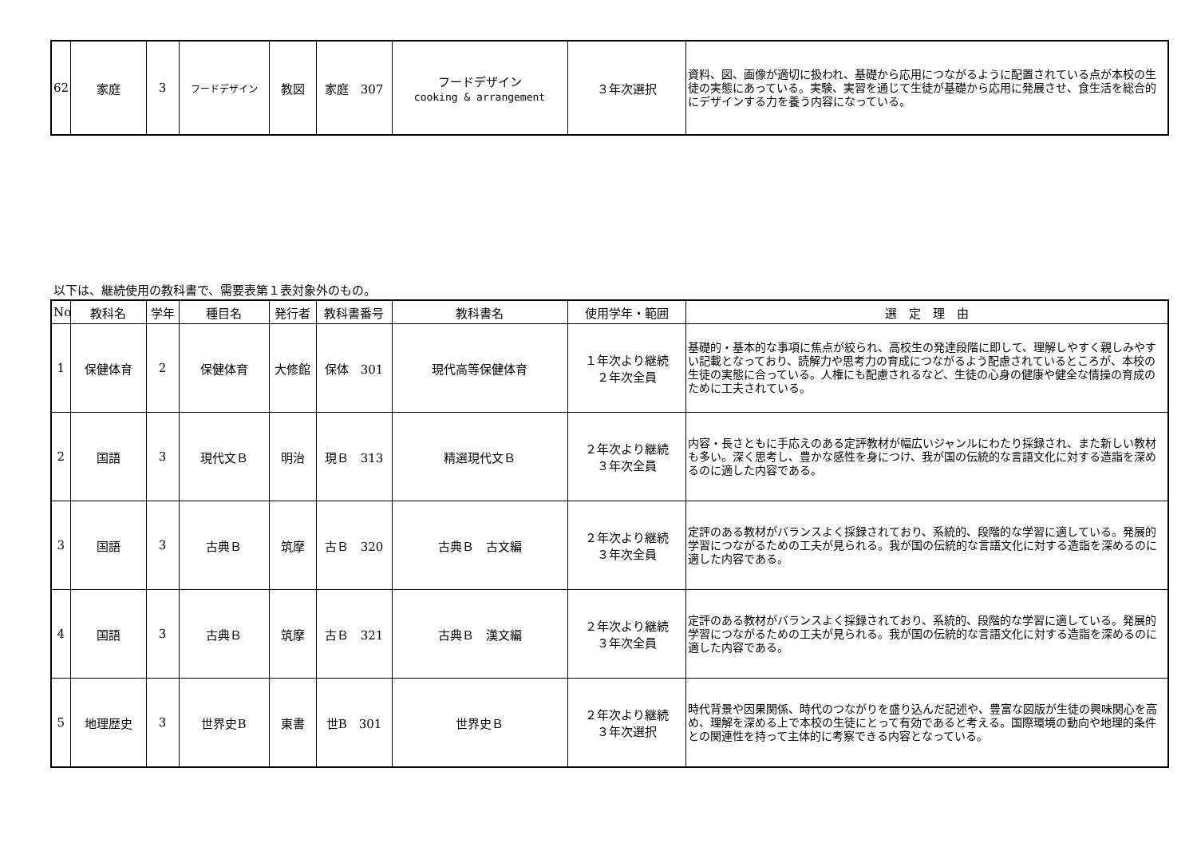| 62 | 家庭 | 3 | フードデザイン | 教図 | 家庭 307 | フードデザイン cooking & arrangement | ３年次選択 | 資料、図、画像が適切に扱われ、基礎から応用につながるように配置されている点が本校の生徒の実態にあっている。実験、実習を通じて生徒が基礎から応用に発展させ、食生活を総合的にデザインする力を養う内容になっている。 |
以下は、継続使用の教科書で、需要表第１表対象外のもの。
| No | 教科名 | 学年 | 種目名 | 発行者 | 教科書番号 | 教科書名 | 使用学年・範囲 | 選 定 理 由 |
| --- | --- | --- | --- | --- | --- | --- | --- | --- |
| 1 | 保健体育 | 2 | 保健体育 | 大修館 | 保体 301 | 現代高等保健体育 | １年次より継続 ２年次全員 | 基礎的・基本的な事項に焦点が絞られ、高校生の発達段階に即して、理解しやすく親しみやすい記載となっており、読解力や思考力の育成につながるよう配慮されているところが、本校の生徒の実態に合っている。人権にも配慮されるなど、生徒の心身の健康や健全な情操の育成のために工夫されている。 |
| 2 | 国語 | 3 | 現代文Ｂ | 明治 | 現Ｂ 313 | 精選現代文Ｂ | ２年次より継続 ３年次全員 | 内容・長さともに手応えのある定評教材が幅広いジャンルにわたり採録され、また新しい教材も多い。深く思考し、豊かな感性を身につけ、我が国の伝統的な言語文化に対する造詣を深めるのに適した内容である。 |
| 3 | 国語 | 3 | 古典Ｂ | 筑摩 | 古Ｂ 320 | 古典Ｂ 古文編 | ２年次より継続 ３年次全員 | 定評のある教材がバランスよく採録されており、系統的、段階的な学習に適している。発展的学習につながるための工夫が見られる。我が国の伝統的な言語文化に対する造詣を深めるのに適した内容である。 |
| 4 | 国語 | 3 | 古典Ｂ | 筑摩 | 古Ｂ 321 | 古典Ｂ 漢文編 | ２年次より継続 ３年次全員 | 定評のある教材がバランスよく採録されており、系統的、段階的な学習に適している。発展的学習につながるための工夫が見られる。我が国の伝統的な言語文化に対する造詣を深めるのに適した内容である。 |
| 5 | 地理歴史 | 3 | 世界史B | 東書 | 世B 301 | 世界史Ｂ | ２年次より継続 ３年次選択 | 時代背景や因果関係、時代のつながりを盛り込んだ記述や、豊富な図版が生徒の興味関心を高め、理解を深める上で本校の生徒にとって有効であると考える。国際環境の動向や地理的条件との関連性を持って主体的に考察できる内容となっている。 |